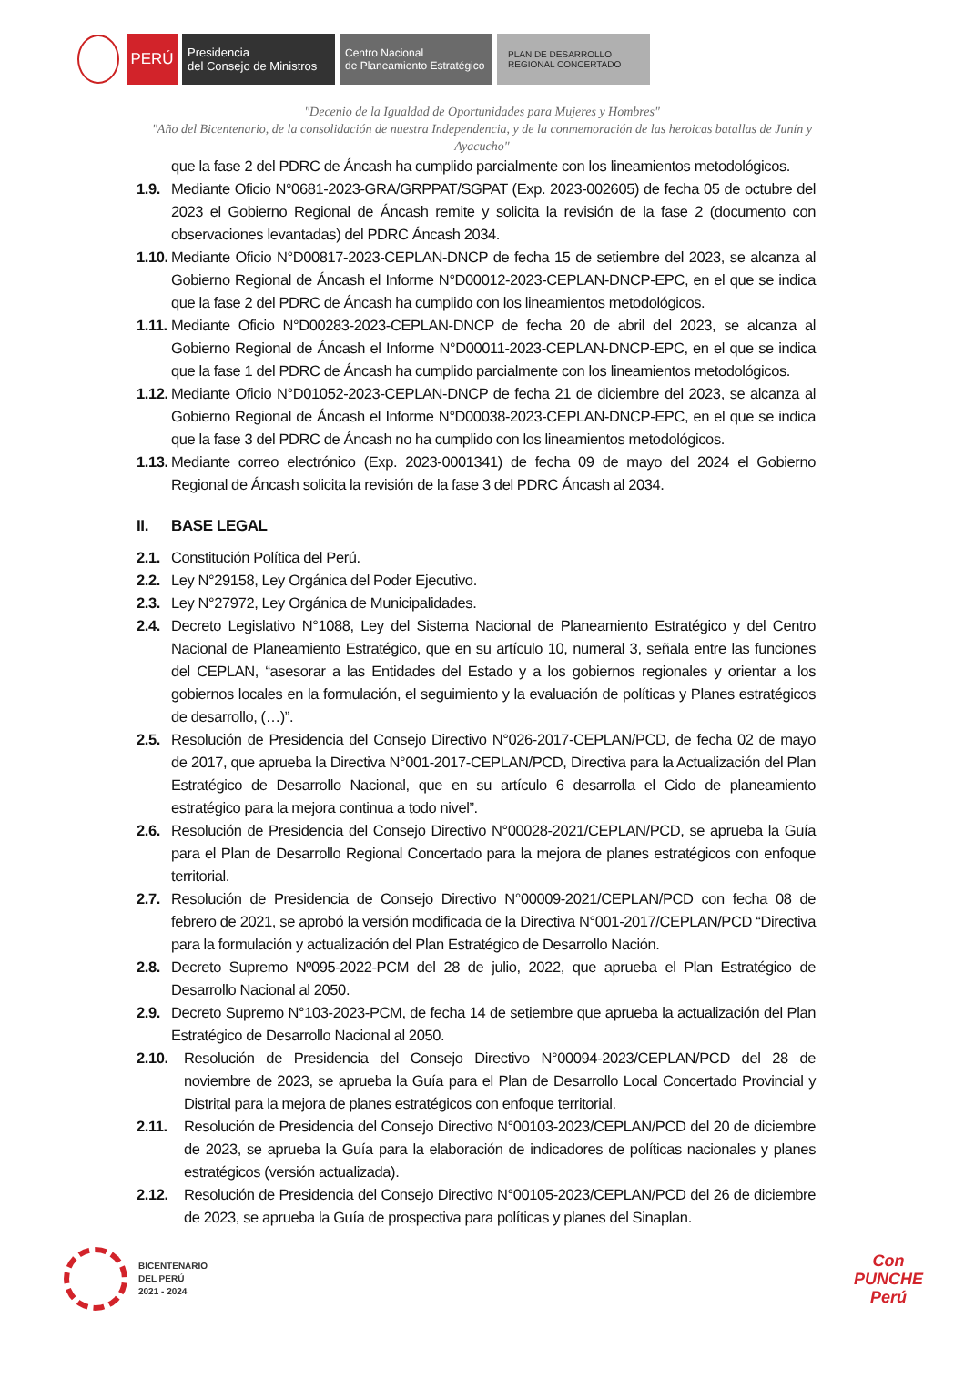PERÚ
Presidencia
del Consejo de Ministros
Centro Nacional
de Planeamiento Estratégico
PLAN DE DESARROLLO
REGIONAL CONCERTADO
"Decenio de la Igualdad de Oportunidades para Mujeres y Hombres"
"Año del Bicentenario, de la consolidación de nuestra Independencia, y de la conmemoración de las heroicas batallas de Junín y Ayacucho"
que la fase 2 del PDRC de Áncash ha cumplido parcialmente con los lineamientos metodológicos.
1.9. Mediante Oficio N°0681-2023-GRA/GRPPAT/SGPAT (Exp. 2023-002605) de fecha 05 de octubre del 2023 el Gobierno Regional de Áncash remite y solicita la revisión de la fase 2 (documento con observaciones levantadas) del PDRC Áncash 2034.
1.10. Mediante Oficio N°D00817-2023-CEPLAN-DNCP de fecha 15 de setiembre del 2023, se alcanza al Gobierno Regional de Áncash el Informe N°D00012-2023-CEPLAN-DNCP-EPC, en el que se indica que la fase 2 del PDRC de Áncash ha cumplido con los lineamientos metodológicos.
1.11. Mediante Oficio N°D00283-2023-CEPLAN-DNCP de fecha 20 de abril del 2023, se alcanza al Gobierno Regional de Áncash el Informe N°D00011-2023-CEPLAN-DNCP-EPC, en el que se indica que la fase 1 del PDRC de Áncash ha cumplido parcialmente con los lineamientos metodológicos.
1.12. Mediante Oficio N°D01052-2023-CEPLAN-DNCP de fecha 21 de diciembre del 2023, se alcanza al Gobierno Regional de Áncash el Informe N°D00038-2023-CEPLAN-DNCP-EPC, en el que se indica que la fase 3 del PDRC de Áncash no ha cumplido con los lineamientos metodológicos.
1.13. Mediante correo electrónico (Exp. 2023-0001341) de fecha 09 de mayo del 2024 el Gobierno Regional de Áncash solicita la revisión de la fase 3 del PDRC Áncash al 2034.
II. BASE LEGAL
2.1. Constitución Política del Perú.
2.2. Ley N°29158, Ley Orgánica del Poder Ejecutivo.
2.3. Ley N°27972, Ley Orgánica de Municipalidades.
2.4. Decreto Legislativo N°1088, Ley del Sistema Nacional de Planeamiento Estratégico y del Centro Nacional de Planeamiento Estratégico, que en su artículo 10, numeral 3, señala entre las funciones del CEPLAN, “asesorar a las Entidades del Estado y a los gobiernos regionales y orientar a los gobiernos locales en la formulación, el seguimiento y la evaluación de políticas y Planes estratégicos de desarrollo, (…)”.
2.5. Resolución de Presidencia del Consejo Directivo N°026-2017-CEPLAN/PCD, de fecha 02 de mayo de 2017, que aprueba la Directiva N°001-2017-CEPLAN/PCD, Directiva para la Actualización del Plan Estratégico de Desarrollo Nacional, que en su artículo 6 desarrolla el Ciclo de planeamiento estratégico para la mejora continua a todo nivel”.
2.6. Resolución de Presidencia del Consejo Directivo N°00028-2021/CEPLAN/PCD, se aprueba la Guía para el Plan de Desarrollo Regional Concertado para la mejora de planes estratégicos con enfoque territorial.
2.7. Resolución de Presidencia de Consejo Directivo N°00009-2021/CEPLAN/PCD con fecha 08 de febrero de 2021, se aprobó la versión modificada de la Directiva N°001-2017/CEPLAN/PCD “Directiva para la formulación y actualización del Plan Estratégico de Desarrollo Nación.
2.8. Decreto Supremo Nº095-2022-PCM del 28 de julio, 2022, que aprueba el Plan Estratégico de Desarrollo Nacional al 2050.
2.9. Decreto Supremo N°103-2023-PCM, de fecha 14 de setiembre que aprueba la actualización del Plan Estratégico de Desarrollo Nacional al 2050.
2.10. Resolución de Presidencia del Consejo Directivo N°00094-2023/CEPLAN/PCD del 28 de noviembre de 2023, se aprueba la Guía para el Plan de Desarrollo Local Concertado Provincial y Distrital para la mejora de planes estratégicos con enfoque territorial.
2.11. Resolución de Presidencia del Consejo Directivo N°00103-2023/CEPLAN/PCD del 20 de diciembre de 2023, se aprueba la Guía para la elaboración de indicadores de políticas nacionales y planes estratégicos (versión actualizada).
2.12. Resolución de Presidencia del Consejo Directivo N°00105-2023/CEPLAN/PCD del 26 de diciembre de 2023, se aprueba la Guía de prospectiva para políticas y planes del Sinaplan.
BICENTENARIO
DEL PERÚ
2021 - 2024
Con
PUNCHE
Perú